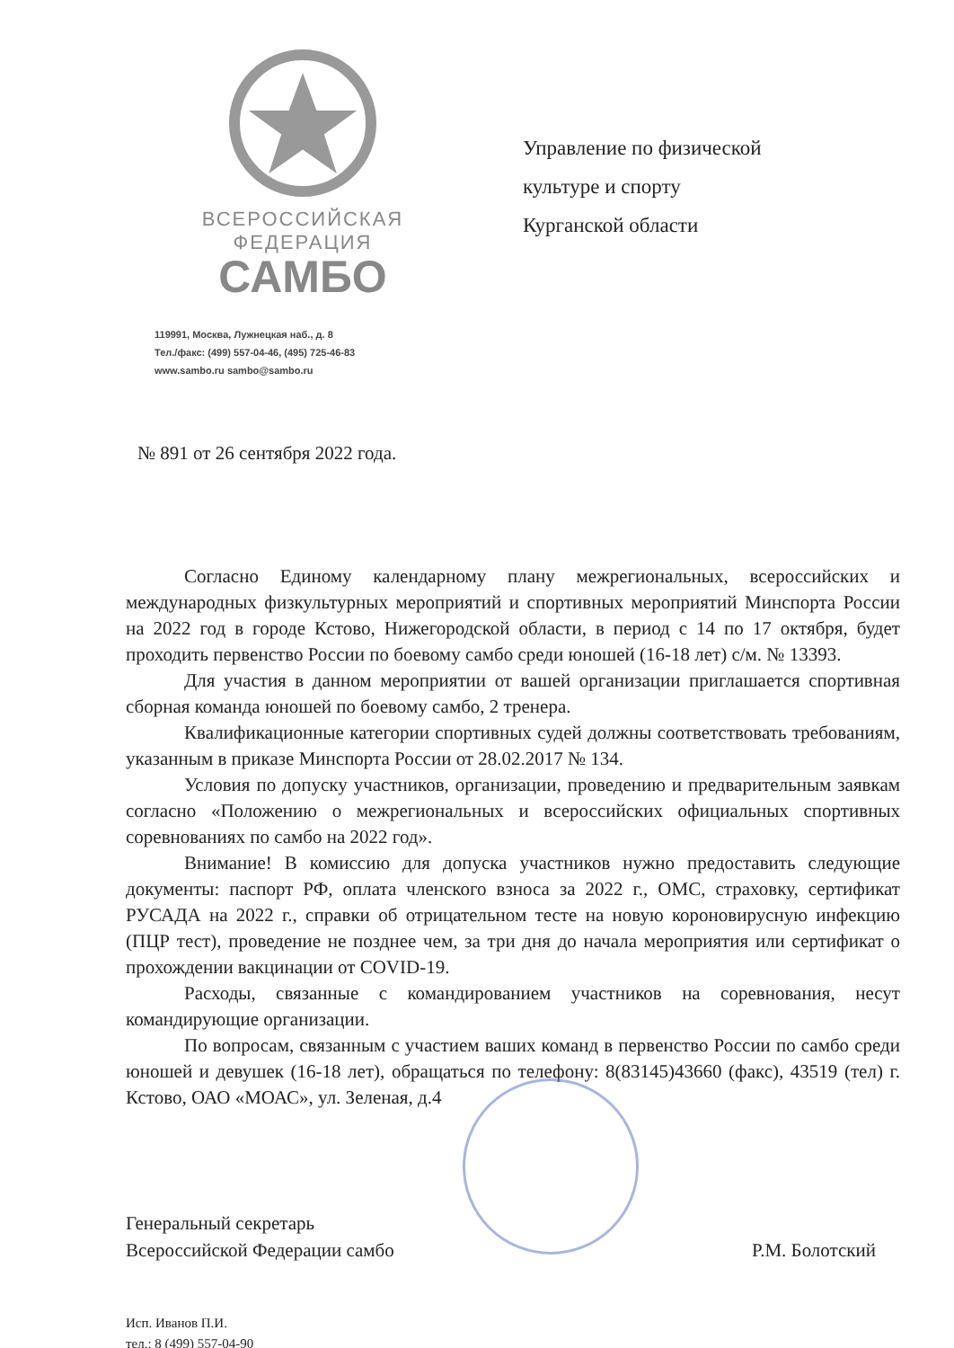ВСЕРОССИЙСКАЯ
ФЕДЕРАЦИЯ
САМБО
119991, Москва, Лужнецкая наб., д. 8
Тел./факс: (499) 557-04-46, (495) 725-46-83
www.sambo.ru sambo@sambo.ru
Управление по физической
культуре и спорту
Курганской области
№ 891 от 26 сентября 2022 года.
Согласно Единому календарному плану межрегиональных, всероссийских и международных физкультурных мероприятий и спортивных мероприятий Минспорта России на 2022 год в городе Кстово, Нижегородской области, в период с 14 по 17 октября, будет проходить первенство России по боевому самбо среди юношей (16-18 лет) с/м. № 13393.
Для участия в данном мероприятии от вашей организации приглашается спортивная сборная команда юношей по боевому самбо, 2 тренера.
Квалификационные категории спортивных судей должны соответствовать требованиям, указанным в приказе Минспорта России от 28.02.2017 № 134.
Условия по допуску участников, организации, проведению и предварительным заявкам согласно «Положению о межрегиональных и всероссийских официальных спортивных соревнованиях по самбо на 2022 год».
Внимание! В комиссию для допуска участников нужно предоставить следующие документы: паспорт РФ, оплата членского взноса за 2022 г., ОМС, страховку, сертификат РУСАДА на 2022 г., справки об отрицательном тесте на новую короновирусную инфекцию (ПЦР тест), проведение не позднее чем, за три дня до начала мероприятия или сертификат о прохождении вакцинации от COVID-19.
Расходы, связанные с командированием участников на соревнования, несут командирующие организации.
По вопросам, связанным с участием ваших команд в первенство России по самбо среди юношей и девушек (16-18 лет), обращаться по телефону: 8(83145)43660 (факс), 43519 (тел) г. Кстово, ОАО «МОАС», ул. Зеленая, д.4
Генеральный секретарь
Всероссийской Федерации самбо
Р.М. Болотский
Исп. Иванов П.И.
тел.: 8 (499) 557-04-90